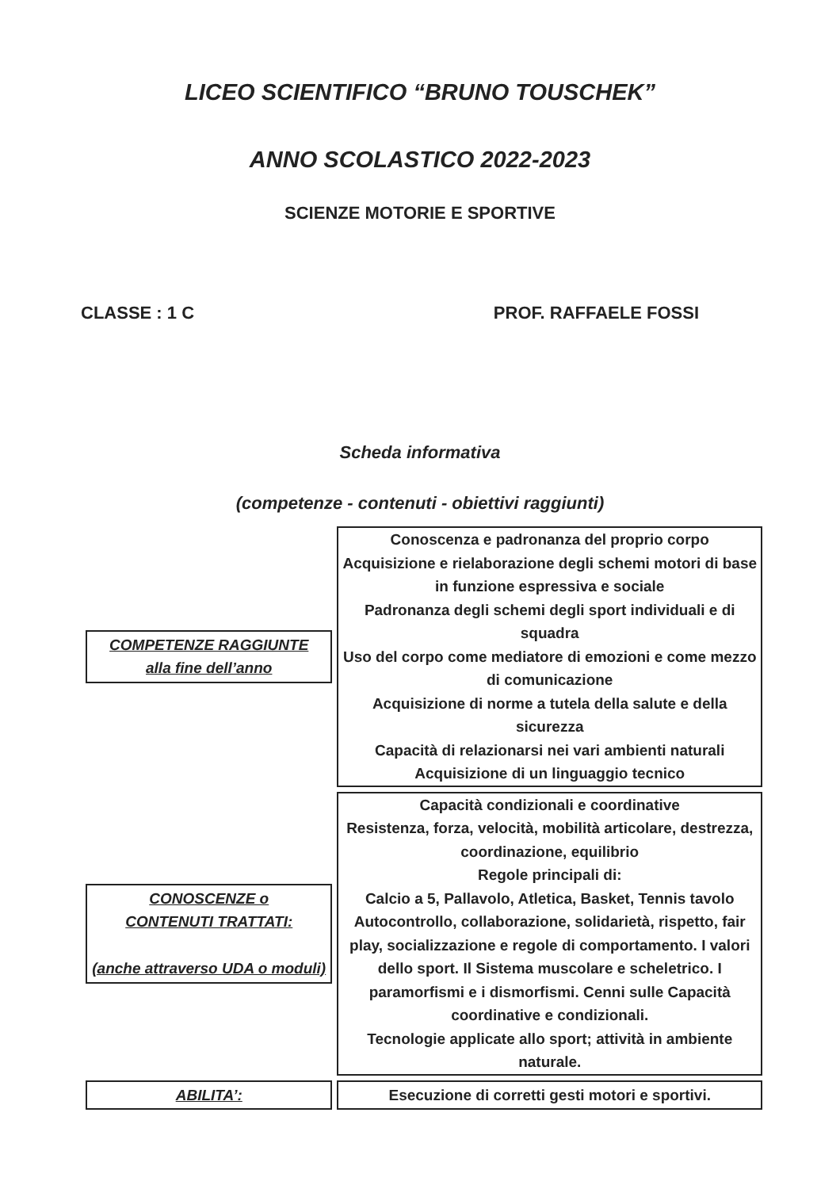LICEO SCIENTIFICO “BRUNO TOUSCHEK”
ANNO SCOLASTICO 2022-2023
SCIENZE MOTORIE E SPORTIVE
CLASSE : 1 C PROF. RAFFAELE FOSSI
Scheda informativa
(competenze - contenuti - obiettivi raggiunti)
| COMPETENZE RAGGIUNTE alla fine dell’anno | Conoscenza e padronanza del proprio corpo Acquisizione e rielaborazione degli schemi motori di base in funzione espressiva e sociale Padronanza degli schemi degli sport individuali e di squadra Uso del corpo come mediatore di emozioni e come mezzo di comunicazione Acquisizione di norme a tutela della salute e della sicurezza Capacità di relazionarsi nei vari ambienti naturali Acquisizione di un linguaggio tecnico |
| CONOSCENZE o CONTENUTI TRATTATI: (anche attraverso UDA o moduli) | Capacità condizionali e coordinative Resistenza, forza, velocità, mobilità articolare, destrezza, coordinazione, equilibrio Regole principali di: Calcio a 5, Pallavolo, Atletica, Basket, Tennis tavolo Autocontrollo, collaborazione, solidarietà, rispetto, fair play, socializzazione e regole di comportamento. I valori dello sport. Il Sistema muscolare e scheletrico. I paramorfismi e i dismorfismi. Cenni sulle Capacità coordinative e condizionali. Tecnologie applicate allo sport; attività in ambiente naturale. |
| ABILITA’: | Esecuzione di corretti gesti motori e sportivi. |